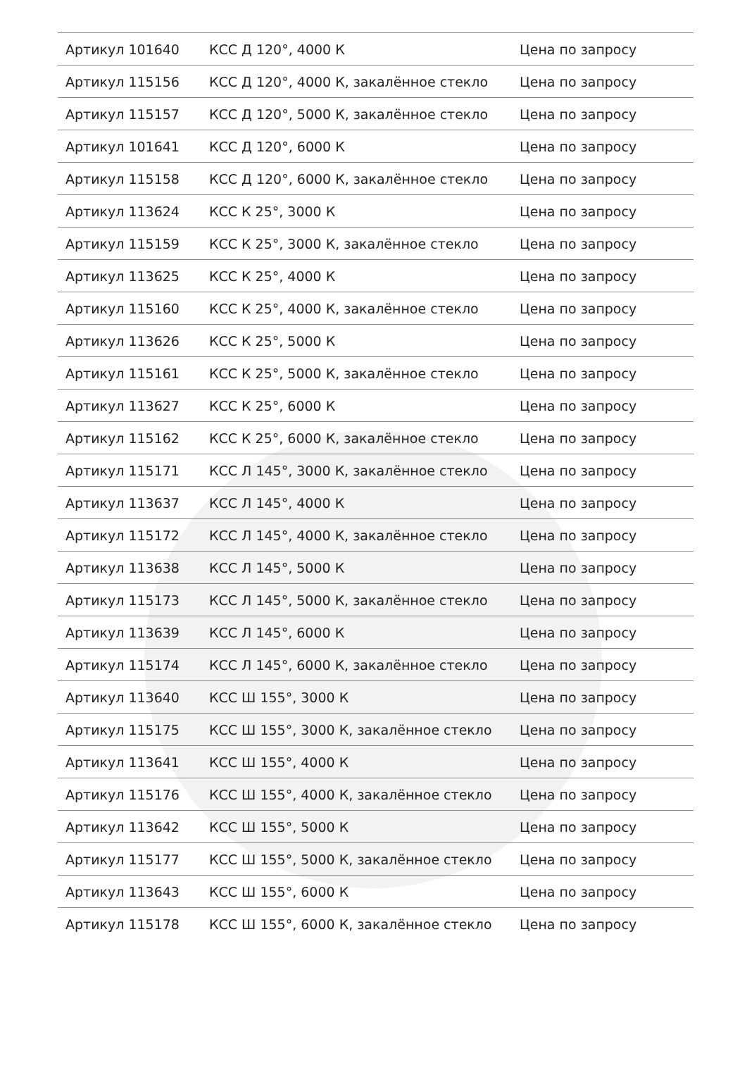| Артикул 101640 | КСС Д 120°, 4000 К | Цена по запросу |
| Артикул 115156 | КСС Д 120°, 4000 К, закалённое стекло | Цена по запросу |
| Артикул 115157 | КСС Д 120°, 5000 К, закалённое стекло | Цена по запросу |
| Артикул 101641 | КСС Д 120°, 6000 К | Цена по запросу |
| Артикул 115158 | КСС Д 120°, 6000 К, закалённое стекло | Цена по запросу |
| Артикул 113624 | КСС К 25°, 3000 К | Цена по запросу |
| Артикул 115159 | КСС К 25°, 3000 К, закалённое стекло | Цена по запросу |
| Артикул 113625 | КСС К 25°, 4000 К | Цена по запросу |
| Артикул 115160 | КСС К 25°, 4000 К, закалённое стекло | Цена по запросу |
| Артикул 113626 | КСС К 25°, 5000 К | Цена по запросу |
| Артикул 115161 | КСС К 25°, 5000 К, закалённое стекло | Цена по запросу |
| Артикул 113627 | КСС К 25°, 6000 К | Цена по запросу |
| Артикул 115162 | КСС К 25°, 6000 К, закалённое стекло | Цена по запросу |
| Артикул 115171 | КСС Л 145°, 3000 К, закалённое стекло | Цена по запросу |
| Артикул 113637 | КСС Л 145°, 4000 К | Цена по запросу |
| Артикул 115172 | КСС Л 145°, 4000 К, закалённое стекло | Цена по запросу |
| Артикул 113638 | КСС Л 145°, 5000 К | Цена по запросу |
| Артикул 115173 | КСС Л 145°, 5000 К, закалённое стекло | Цена по запросу |
| Артикул 113639 | КСС Л 145°, 6000 К | Цена по запросу |
| Артикул 115174 | КСС Л 145°, 6000 К, закалённое стекло | Цена по запросу |
| Артикул 113640 | КСС Ш 155°, 3000 К | Цена по запросу |
| Артикул 115175 | КСС Ш 155°, 3000 К, закалённое стекло | Цена по запросу |
| Артикул 113641 | КСС Ш 155°, 4000 К | Цена по запросу |
| Артикул 115176 | КСС Ш 155°, 4000 К, закалённое стекло | Цена по запросу |
| Артикул 113642 | КСС Ш 155°, 5000 К | Цена по запросу |
| Артикул 115177 | КСС Ш 155°, 5000 К, закалённое стекло | Цена по запросу |
| Артикул 113643 | КСС Ш 155°, 6000 К | Цена по запросу |
| Артикул 115178 | КСС Ш 155°, 6000 К, закалённое стекло | Цена по запросу |